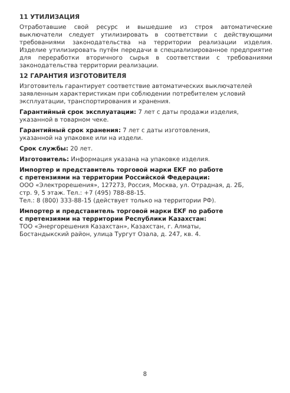11 УТИЛИЗАЦИЯ
Отработавшие свой ресурс и вышедшие из строя автоматические выключатели следует утилизировать в соответствии с действующими требованиями законодательства на территории реализации изделия. Изделие утилизировать путём передачи в специализированное предприятие для переработки вторичного сырья в соответствии с требованиями законодательства территории реализации.
12 ГАРАНТИЯ ИЗГОТОВИТЕЛЯ
Изготовитель гарантирует соответствие автоматических выключателей заявленным характеристикам при соблюдении потребителем условий эксплуатации, транспортирования и хранения.
Гарантийный срок эксплуатации: 7 лет с даты продажи изделия,
указанной в товарном чеке.
Гарантийный срок хранения: 7 лет с даты изготовления,
указанной на упаковке или на издели.
Срок службы: 20 лет.
Изготовитель: Информация указана на упаковке изделия.
Импортер и представитель торговой марки EKF по работе
с претензиями на территории Российской Федерации:
ООО «Электрорешения», 127273, Россия, Москва, ул. Отрадная, д. 2Б,
стр. 9, 5 этаж. Тел.: +7 (495) 788-88-15.
Тел.: 8 (800) 333-88-15 (действует только на территории РФ).
Импортер и представитель торговой марки EKF по работе
с претензиями на территории Республики Казахстан:
ТОО «Энергорешения Казахстан», Казахстан, г. Алматы,
Бостандыкский район, улица Тургут Озала, д. 247, кв. 4.
8